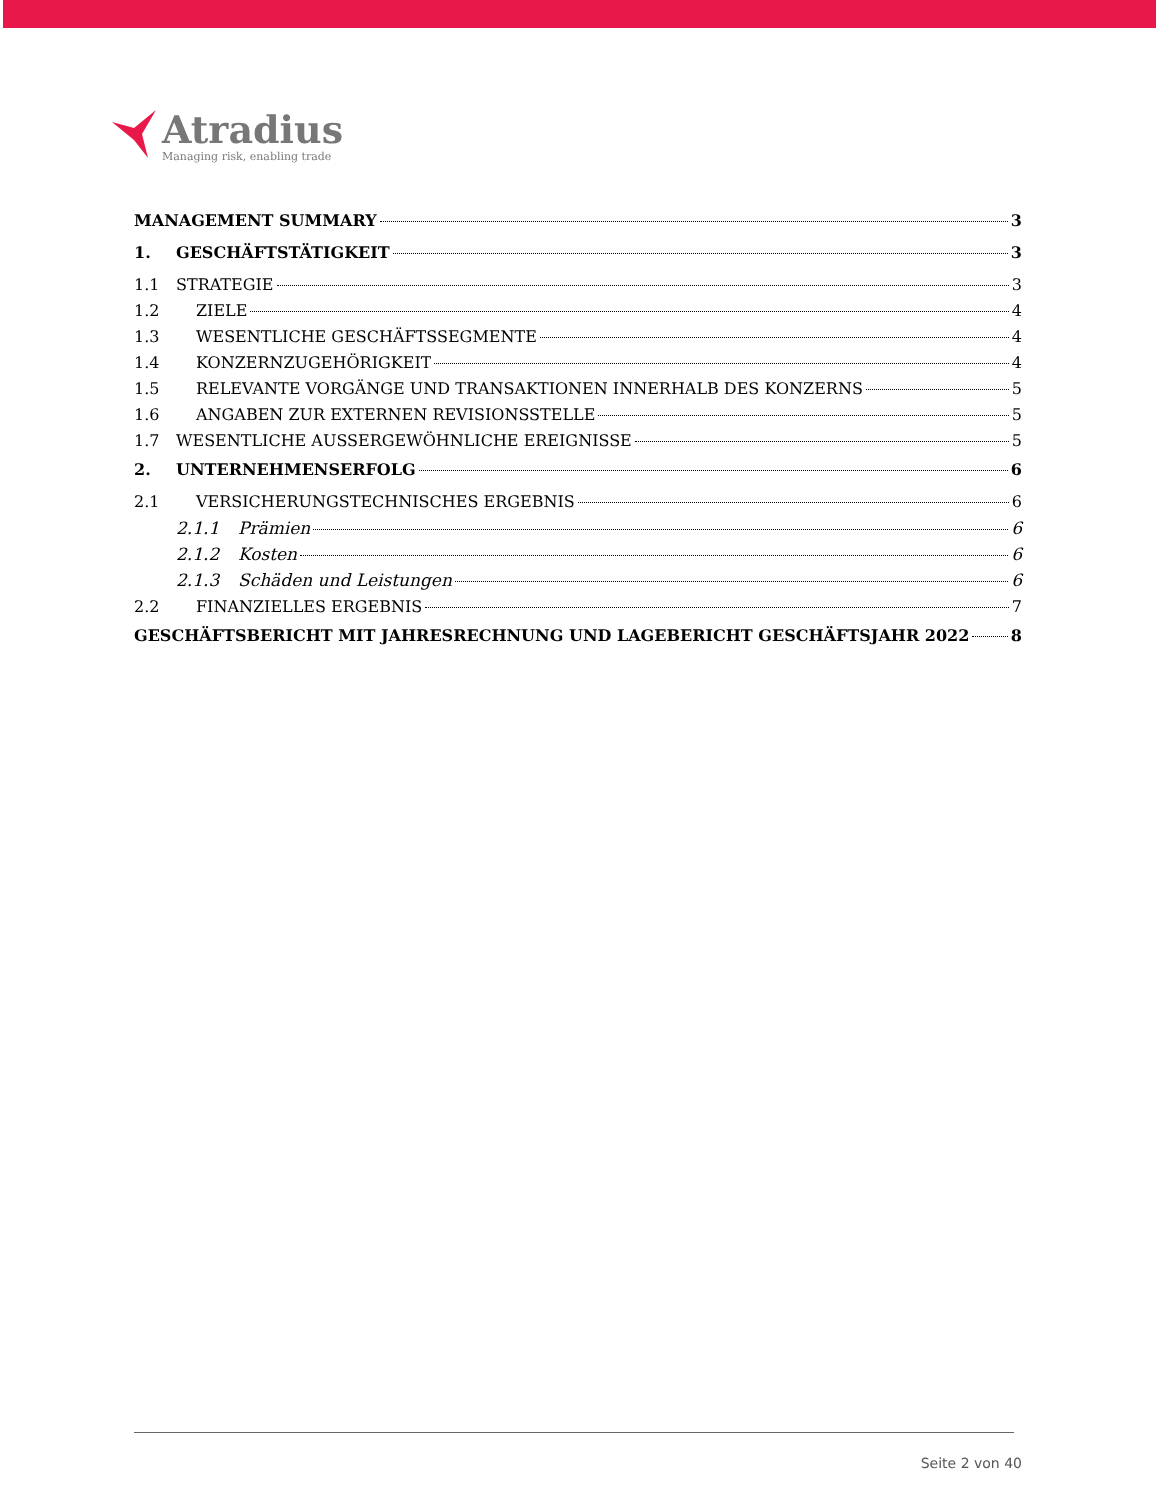Atradius
Managing risk, enabling trade
MANAGEMENT SUMMARY 3
1. GESCHÄFTSTÄTIGKEIT 3
1.1 STRATEGIE 3
1.2 ZIELE 4
1.3 WESENTLICHE GESCHÄFTSSEGMENTE 4
1.4 KONZERNZUGEHÖRIGKEIT 4
1.5 RELEVANTE VORGÄNGE UND TRANSAKTIONEN INNERHALB DES KONZERNS 5
1.6 ANGABEN ZUR EXTERNEN REVISIONSSTELLE 5
1.7 WESENTLICHE AUSSERGEWÖHNLICHE EREIGNISSE 5
2. UNTERNEHMENSERFOLG 6
2.1 VERSICHERUNGSTECHNISCHES ERGEBNIS 6
2.1.1 Prämien 6
2.1.2 Kosten 6
2.1.3 Schäden und Leistungen 6
2.2 FINANZIELLES ERGEBNIS 7
GESCHÄFTSBERICHT MIT JAHRESRECHNUNG UND LAGEBERICHT GESCHÄFTSJAHR 2022 8
Seite 2 von 40